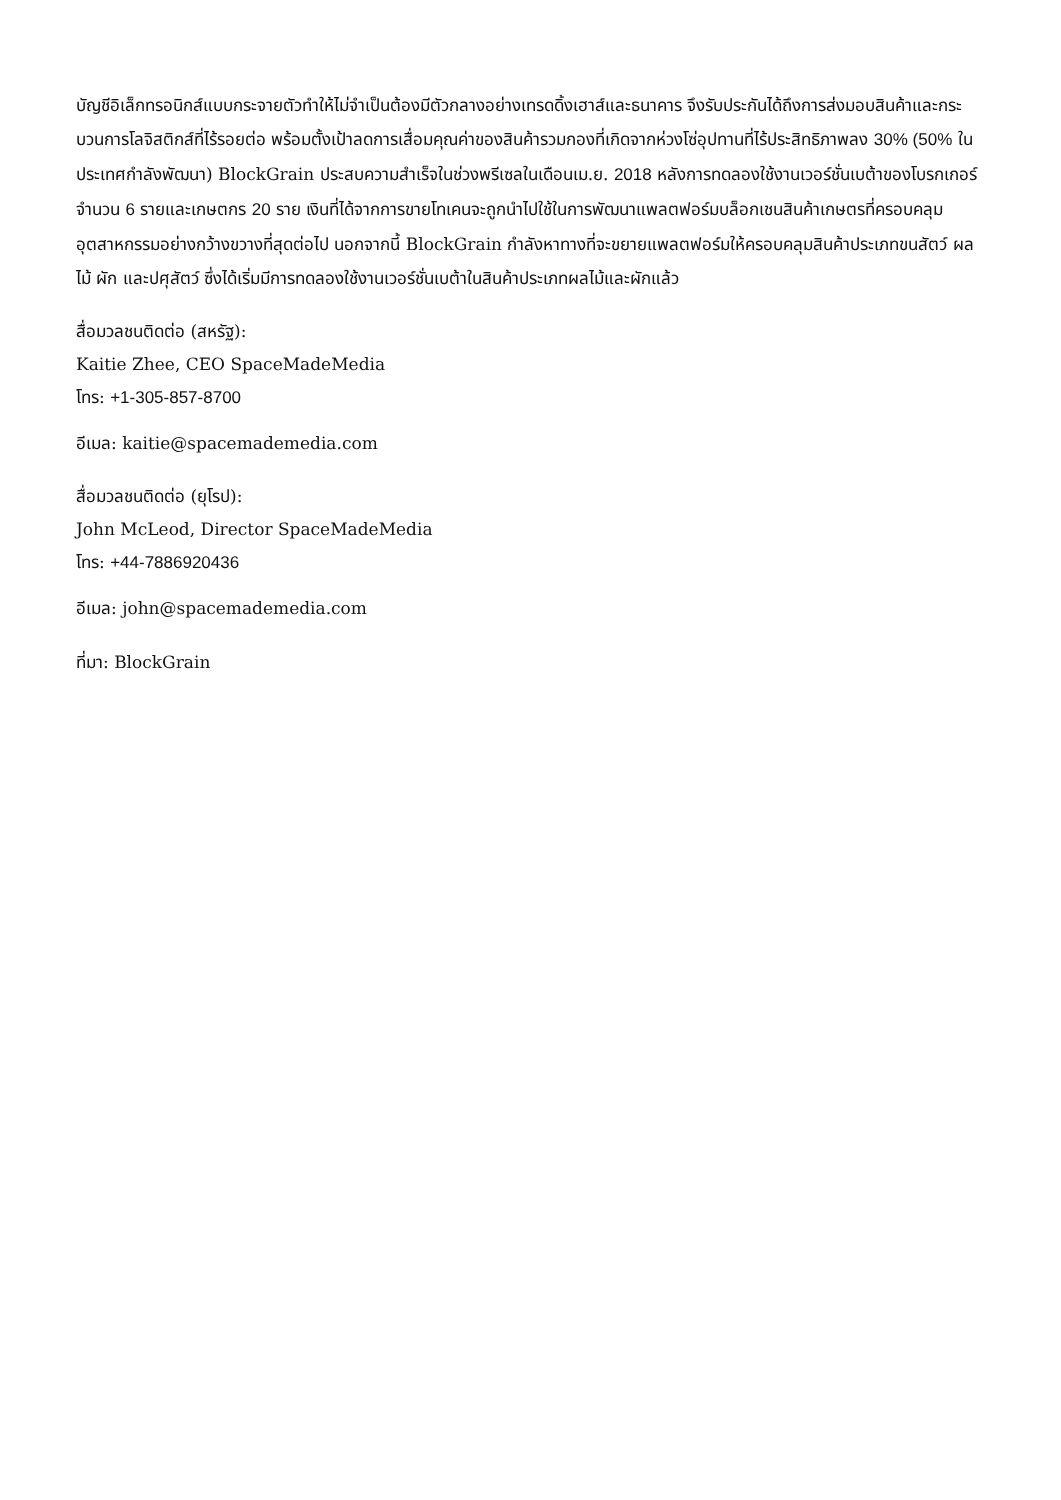บัญชีอิเล็กทรอนิกส์แบบกระจายตัวทำให้ไม่จำเป็นต้องมีตัวกลางอย่างเทรดดิ้งเฮาส์และธนาคาร จึงรับประกันได้ถึงการส่งมอบสินค้าและกระบวนการโลจิสติกส์ที่ไร้รอยต่อ พร้อมตั้งเป้าลดการเสื่อมคุณค่าของสินค้ารวมกองที่เกิดจากห่วงโซ่อุปทานที่ไร้ประสิทธิภาพลง 30% (50% ในประเทศกำลังพัฒนา) BlockGrain ประสบความสำเร็จในช่วงพรีเซลในเดือนเม.ย. 2018 หลังการทดลองใช้งานเวอร์ชั่นเบต้าของโบรกเกอร์จำนวน 6 รายและเกษตกร 20 ราย เงินที่ได้จากการขายโทเคนจะถูกนำไปใช้ในการพัฒนาแพลตฟอร์มบล็อกเชนสินค้าเกษตรที่ครอบคลุมอุตสาหกรรมอย่างกว้างขวางที่สุดต่อไป นอกจากนี้ BlockGrain กำลังหาทางที่จะขยายแพลตฟอร์มให้ครอบคลุมสินค้าประเภทขนสัตว์ ผลไม้ ผัก และปศุสัตว์ ซึ่งได้เริ่มมีการทดลองใช้งานเวอร์ชั่นเบต้าในสินค้าประเภทผลไม้และผักแล้ว
สื่อมวลชนติดต่อ (สหรัฐ):
Kaitie Zhee, CEO SpaceMadeMedia
โทร: +1-305-857-8700
อีเมล: kaitie@spacemademedia.com
สื่อมวลชนติดต่อ (ยุโรป):
John McLeod, Director SpaceMadeMedia
โทร: +44-7886920436
อีเมล: john@spacemademedia.com
ที่มา: BlockGrain